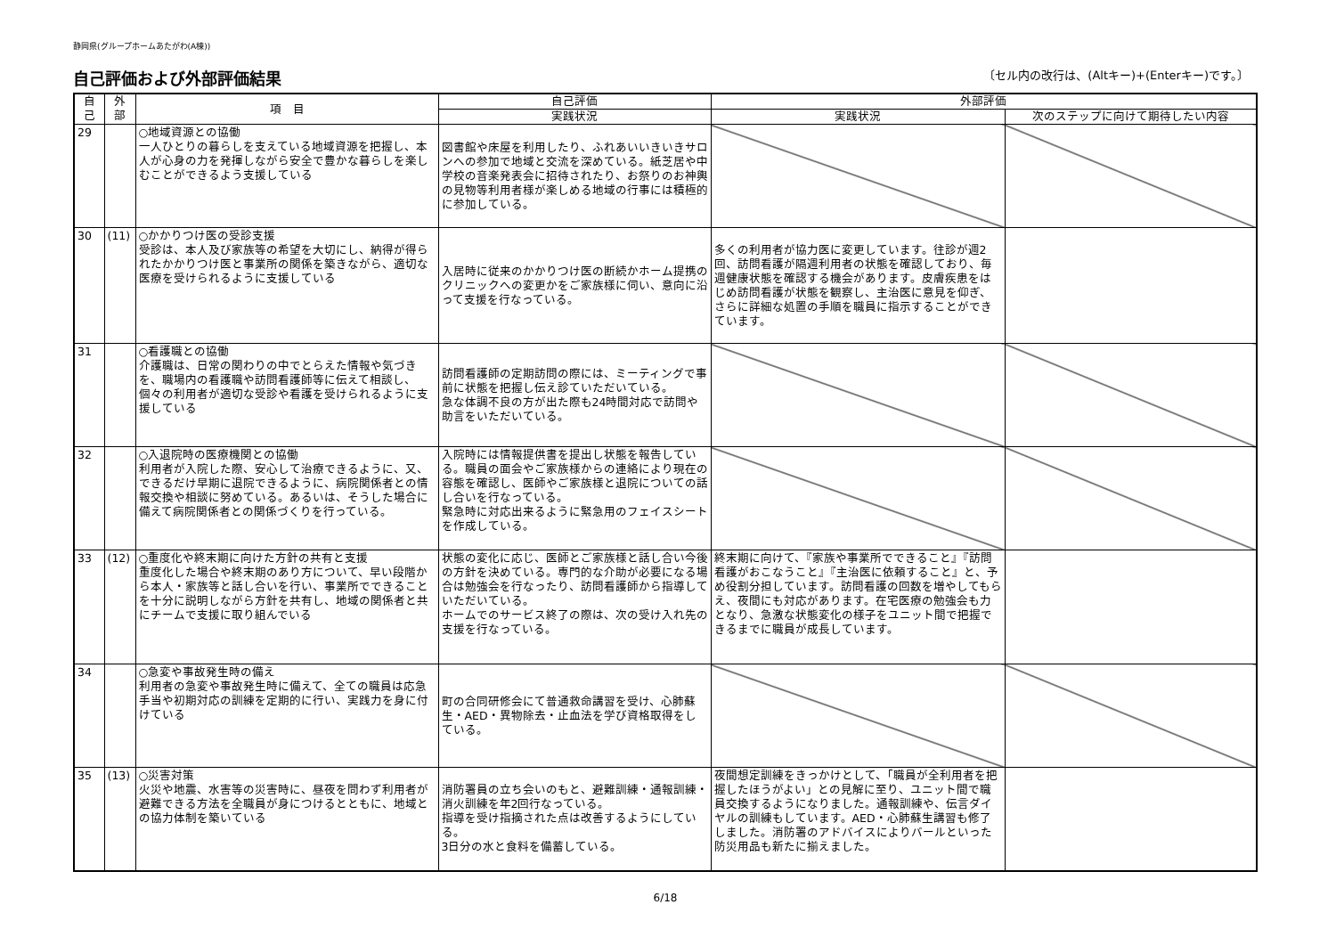静岡県(グループホームあたがわ(A棟))
自己評価および外部評価結果 〔セル内の改行は、(Altキー)+(Enterキー)です。〕
| 自 己 | 外 部 | 項 目 | 自己評価 | 外部評価 | |
| --- | --- | --- | --- | --- | --- |
| | | | 実践状況 | 実践状況 | 次のステップに向けて期待したい内容 |
| 29 | | ○地域資源との協働 一人ひとりの暮らしを支えている地域資源を把握し、本人が心身の力を発揮しながら安全で豊かな暮らしを楽しむことができるよう支援している | 図書館や床屋を利用したり、ふれあいいきいきサロンへの参加で地域と交流を深めている。紙芝居や中学校の音楽発表会に招待されたり、お祭りのお神輿の見物等利用者様が楽しめる地域の行事には積極的に参加している。 | | |
| 30 | (11) | ○かかりつけ医の受診支援 受診は、本人及び家族等の希望を大切にし、納得が得られたかかりつけ医と事業所の関係を築きながら、適切な医療を受けられるように支援している | 入居時に従来のかかりつけ医の断続かホーム提携のクリニックへの変更かをご家族様に伺い、意向に沿って支援を行なっている。 | 多くの利用者が協力医に変更しています。往診が週2回、訪問看護が隔週利用者の状態を確認しており、毎週健康状態を確認する機会があります。皮膚疾患をはじめ訪問看護が状態を観察し、主治医に意見を仰ぎ、さらに詳細な処置の手順を職員に指示することができています。 | |
| 31 | | ○看護職との協働 介護職は、日常の関わりの中でとらえた情報や気づきを、職場内の看護職や訪問看護師等に伝えて相談し、個々の利用者が適切な受診や看護を受けられるように支援している | 訪問看護師の定期訪問の際には、ミーティングで事前に状態を把握し伝え診ていただいている。 急な体調不良の方が出た際も24時間対応で訪問や助言をいただいている。 | | |
| 32 | | ○入退院時の医療機関との協働 利用者が入院した際、安心して治療できるように、又、できるだけ早期に退院できるように、病院関係者との情報交換や相談に努めている。あるいは、そうした場合に備えて病院関係者との関係づくりを行っている。 | 入院時には情報提供書を提出し状態を報告している。職員の面会やご家族様からの連絡により現在の容態を確認し、医師やご家族様と退院についての話し合いを行なっている。 緊急時に対応出来るように緊急用のフェイスシートを作成している。 | | |
| 33 | (12) | ○重度化や終末期に向けた方針の共有と支援 重度化した場合や終末期のあり方について、早い段階から本人・家族等と話し合いを行い、事業所でできることを十分に説明しながら方針を共有し、地域の関係者と共にチームで支援に取り組んでいる | 状態の変化に応じ、医師とご家族様と話し合い今後の方針を決めている。専門的な介助が必要になる場合は勉強会を行なったり、訪問看護師から指導していただいている。 ホームでのサービス終了の際は、次の受け入れ先の支援を行なっている。 | 終末期に向けて、『家族や事業所でできること』『訪問看護がおこなうこと』『主治医に依頼すること』と、予め役割分担しています。訪問看護の回数を増やしてもらえ、夜間にも対応があります。在宅医療の勉強会も力となり、急激な状態変化の様子をユニット間で把握できるまでに職員が成長しています。 | |
| 34 | | ○急変や事故発生時の備え 利用者の急変や事故発生時に備えて、全ての職員は応急手当や初期対応の訓練を定期的に行い、実践力を身に付けている | 町の合同研修会にて普通救命講習を受け、心肺蘇生・AED・異物除去・止血法を学び資格取得をしている。 | | |
| 35 | (13) | ○災害対策 火災や地震、水害等の災害時に、昼夜を問わず利用者が避難できる方法を全職員が身につけるとともに、地域との協力体制を築いている | 消防署員の立ち会いのもと、避難訓練・通報訓練・消火訓練を年2回行なっている。 指導を受け指摘された点は改善するようにしている。 3日分の水と食料を備蓄している。 | 夜間想定訓練をきっかけとして、「職員が全利用者を把握したほうがよい」との見解に至り、ユニット間で職員交換するようになりました。通報訓練や、伝言ダイヤルの訓練もしています。AED・心肺蘇生講習も修了しました。消防署のアドバイスによりバールといった防災用品も新たに揃えました。 | |
6/18